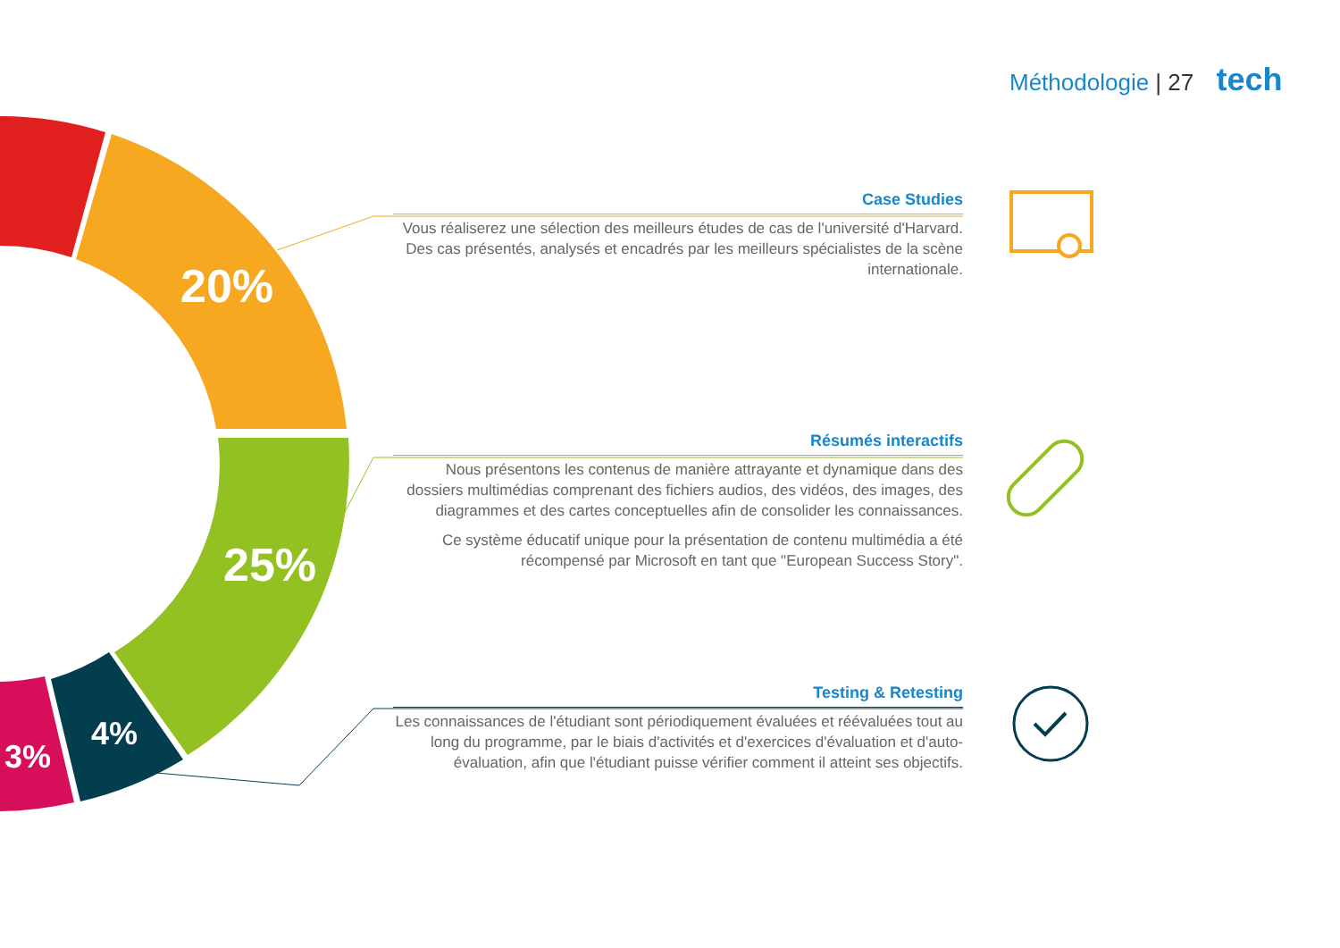Méthodologie | 27 tech
20%
25%
4%
3%
Case Studies
Vous réaliserez une sélection des meilleurs études de cas de l'université d'Harvard. Des cas présentés, analysés et encadrés par les meilleurs spécialistes de la scène internationale.
Résumés interactifs
Nous présentons les contenus de manière attrayante et dynamique dans des dossiers multimédias comprenant des fichiers audios, des vidéos, des images, des diagrammes et des cartes conceptuelles afin de consolider les connaissances.
Ce système éducatif unique pour la présentation de contenu multimédia a été récompensé par Microsoft en tant que "European Success Story".
Testing & Retesting
Les connaissances de l'étudiant sont périodiquement évaluées et réévaluées tout au long du programme, par le biais d'activités et d'exercices d'évaluation et d'auto-évaluation, afin que l'étudiant puisse vérifier comment il atteint ses objectifs.